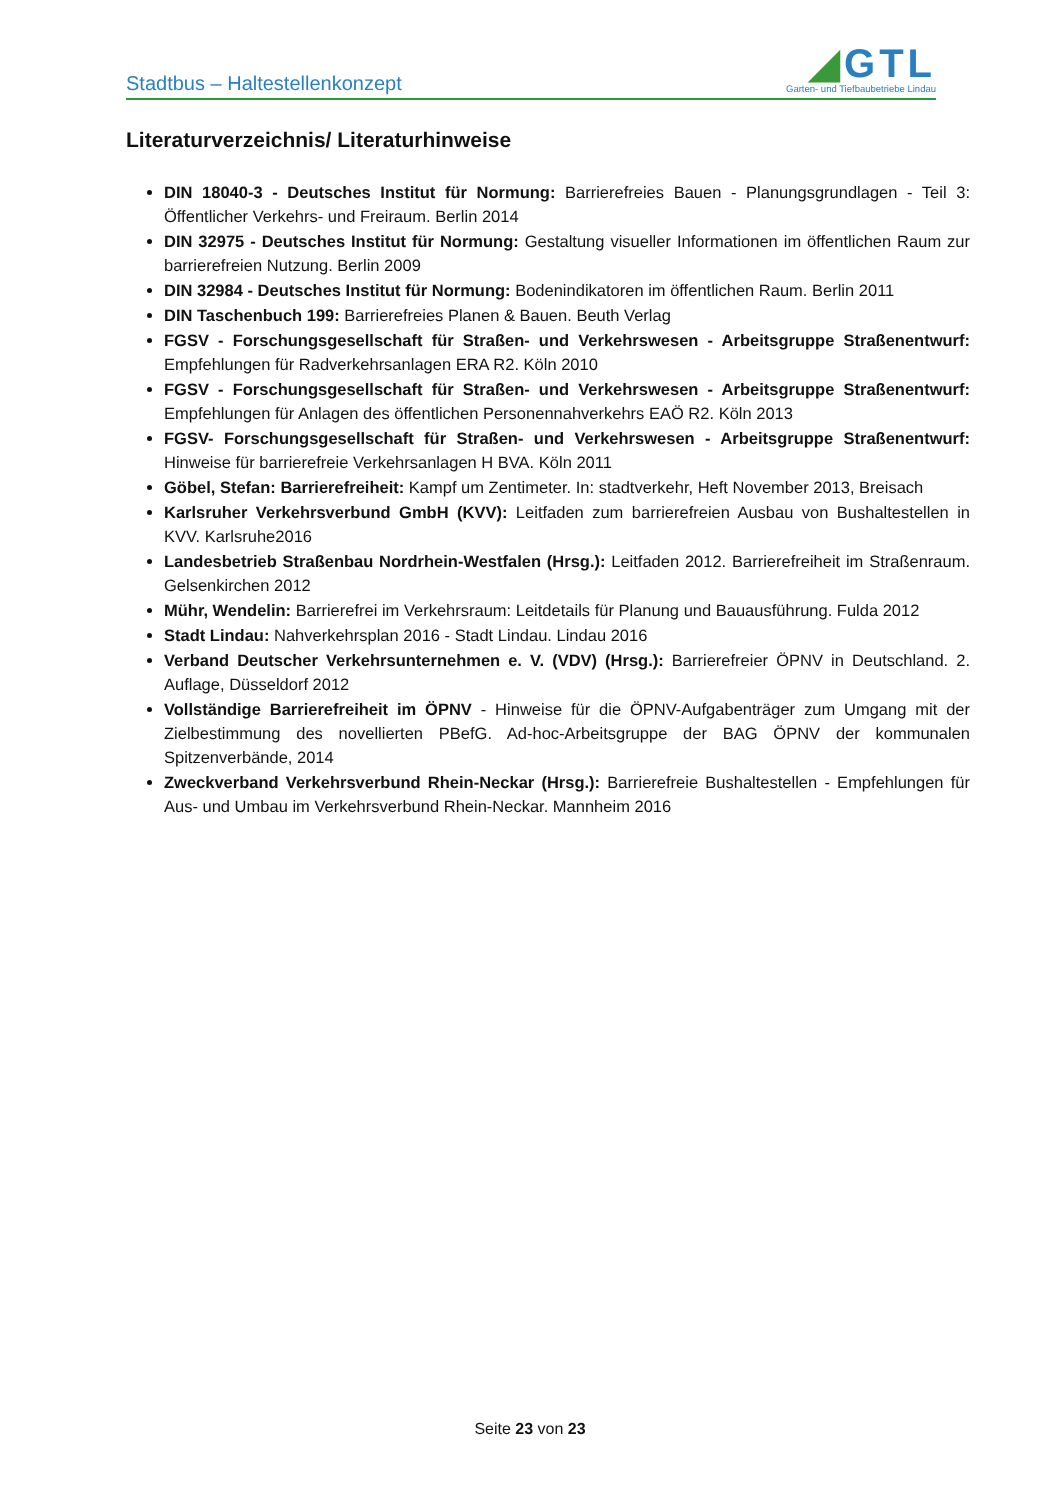Stadtbus – Haltestellenkonzept
◢GTL
Garten- und Tiefbaubetriebe Lindau
Literaturverzeichnis/ Literaturhinweise
DIN 18040-3 - Deutsches Institut für Normung: Barrierefreies Bauen - Planungsgrundlagen - Teil 3: Öffentlicher Verkehrs- und Freiraum. Berlin 2014
DIN 32975 - Deutsches Institut für Normung: Gestaltung visueller Informationen im öffentlichen Raum zur barrierefreien Nutzung. Berlin 2009
DIN 32984 - Deutsches Institut für Normung: Bodenindikatoren im öffentlichen Raum. Berlin 2011
DIN Taschenbuch 199: Barrierefreies Planen & Bauen. Beuth Verlag
FGSV - Forschungsgesellschaft für Straßen- und Verkehrswesen - Arbeitsgruppe Straßenent­wurf: Empfehlungen für Radverkehrsanlagen ERA R2. Köln 2010
FGSV - Forschungsgesellschaft für Straßen- und Verkehrswesen - Arbeitsgruppe Straßenent­wurf: Empfehlungen für Anlagen des öffentlichen Personennahverkehrs EAÖ R2. Köln 2013
FGSV- Forschungsgesellschaft für Straßen- und Verkehrswesen - Arbeitsgruppe Straßenent­wurf: Hinweise für barrierefreie Verkehrsanlagen H BVA. Köln 2011
Göbel, Stefan: Barrierefreiheit: Kampf um Zentimeter. In: stadtverkehr, Heft November 2013, Breisach
Karlsruher Verkehrsverbund GmbH (KVV): Leitfaden zum barrierefreien Ausbau von Bushalte­stellen in KVV. Karlsruhe2016
Landesbetrieb Straßenbau Nordrhein-Westfalen (Hrsg.): Leitfaden 2012. Barrierefreiheit im Straßenraum. Gelsenkirchen 2012
Mühr, Wendelin: Barrierefrei im Verkehrsraum: Leitdetails für Planung und Bauausführung. Fulda 2012
Stadt Lindau: Nahverkehrsplan 2016 - Stadt Lindau. Lindau 2016
Verband Deutscher Verkehrsunternehmen e. V. (VDV) (Hrsg.): Barrierefreier ÖPNV in Deutsch­land. 2. Auflage, Düsseldorf 2012
Vollständige Barrierefreiheit im ÖPNV - Hinweise für die ÖPNV-Aufgabenträger zum Umgang mit der Zielbestimmung des novellierten PBefG. Ad-hoc-Arbeitsgruppe der BAG ÖPNV der kom­munalen Spitzenverbände, 2014
Zweckverband Verkehrsverbund Rhein-Neckar (Hrsg.): Barrierefreie Bushaltestellen - Empfeh­lungen für Aus- und Umbau im Verkehrsverbund Rhein-Neckar. Mannheim 2016
Seite 23 von 23